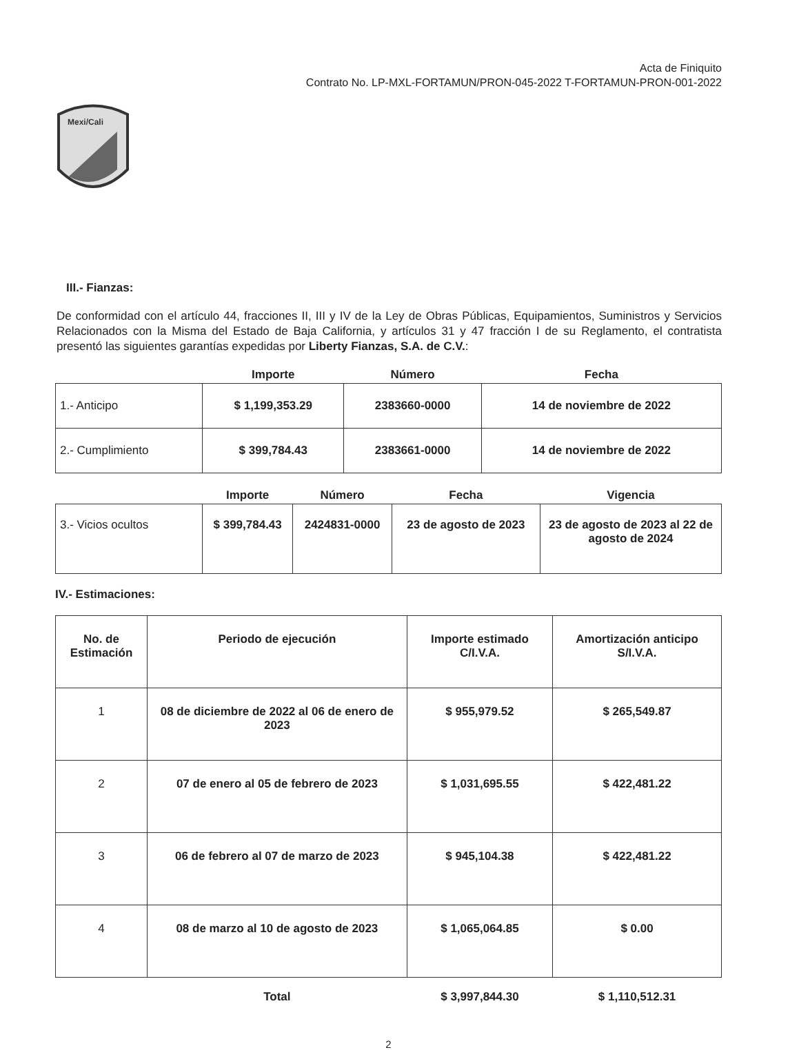Acta de Finiquito
Contrato No. LP-MXL-FORTAMUN/PRON-045-2022 T-FORTAMUN-PRON-001-2022
Mexi/Cali
III.- Fianzas:
De conformidad con el artículo 44, fracciones II, III y IV de la Ley de Obras Públicas, Equipamientos, Suministros y Servicios Relacionados con la Misma del Estado de Baja California, y artículos 31 y 47 fracción I de su Reglamento, el contratista presentó las siguientes garantías expedidas por Liberty Fianzas, S.A. de C.V.:
| | Importe | Número | Fecha |
| --- | --- | --- | --- |
| 1.- Anticipo | $ 1,199,353.29 | 2383660-0000 | 14 de noviembre de 2022 |
| 2.- Cumplimiento | $ 399,784.43 | 2383661-0000 | 14 de noviembre de 2022 |
| | Importe | Número | Fecha | Vigencia |
| --- | --- | --- | --- | --- |
| 3.- Vicios ocultos | $ 399,784.43 | 2424831-0000 | 23 de agosto de 2023 | 23 de agosto de 2023 al 22 de agosto de 2024 |
IV.- Estimaciones:
| No. de Estimación | Periodo de ejecución | Importe estimado C/I.V.A. | Amortización anticipo S/I.V.A. |
| 1 | 08 de diciembre de 2022 al 06 de enero de 2023 | $ 955,979.52 | $ 265,549.87 |
| 2 | 07 de enero al 05 de febrero de 2023 | $ 1,031,695.55 | $ 422,481.22 |
| 3 | 06 de febrero al 07 de marzo de 2023 | $ 945,104.38 | $ 422,481.22 |
| 4 | 08 de marzo al 10 de agosto de 2023 | $ 1,065,064.85 | $ 0.00 |
| | Total | $ 3,997,844.30 | $ 1,110,512.31 |
2